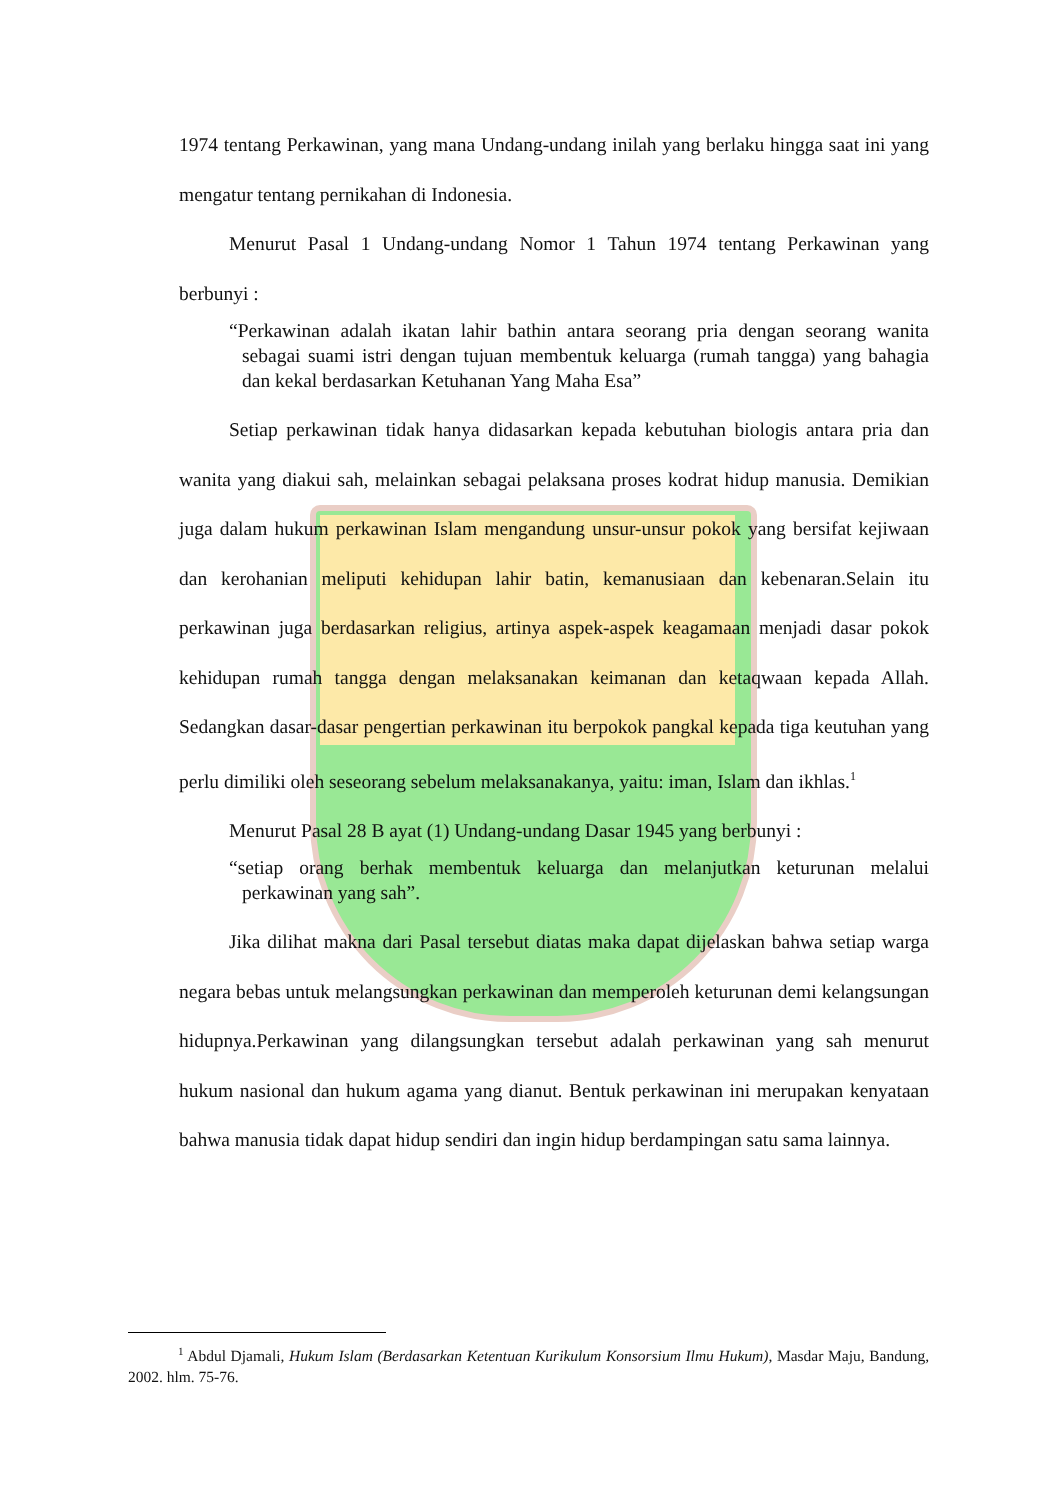1974 tentang Perkawinan, yang mana Undang-undang inilah yang berlaku hingga saat ini yang mengatur tentang pernikahan di Indonesia.
Menurut Pasal 1 Undang-undang Nomor 1 Tahun 1974 tentang Perkawinan yang berbunyi :
“Perkawinan adalah ikatan lahir bathin antara seorang pria dengan seorang wanita sebagai suami istri dengan tujuan membentuk keluarga (rumah tangga) yang bahagia dan kekal berdasarkan Ketuhanan Yang Maha Esa”
Setiap perkawinan tidak hanya didasarkan kepada kebutuhan biologis antara pria dan wanita yang diakui sah, melainkan sebagai pelaksana proses kodrat hidup manusia. Demikian juga dalam hukum perkawinan Islam mengandung unsur-unsur pokok yang bersifat kejiwaan dan kerohanian meliputi kehidupan lahir batin, kemanusiaan dan kebenaran.Selain itu perkawinan juga berdasarkan religius, artinya aspek-aspek keagamaan menjadi dasar pokok kehidupan rumah tangga dengan melaksanakan keimanan dan ketaqwaan kepada Allah. Sedangkan dasar-dasar pengertian perkawinan itu berpokok pangkal kepada tiga keutuhan yang perlu dimiliki oleh seseorang sebelum melaksanakanya, yaitu: iman, Islam dan ikhlas.<sup>1</sup>
Menurut Pasal 28 B ayat (1) Undang-undang Dasar 1945 yang berbunyi :
“setiap orang berhak membentuk keluarga dan melanjutkan keturunan melalui perkawinan yang sah”.
Jika dilihat makna dari Pasal tersebut diatas maka dapat dijelaskan bahwa setiap warga negara bebas untuk melangsungkan perkawinan dan memperoleh keturunan demi kelangsungan hidupnya.Perkawinan yang dilangsungkan tersebut adalah perkawinan yang sah menurut hukum nasional dan hukum agama yang dianut. Bentuk perkawinan ini merupakan kenyataan bahwa manusia tidak dapat hidup sendiri dan ingin hidup berdampingan satu sama lainnya.
<sup>1</sup> Abdul Djamali, Hukum Islam (Berdasarkan Ketentuan Kurikulum Konsorsium Ilmu Hukum), Masdar Maju, Bandung, 2002. hlm. 75-76.